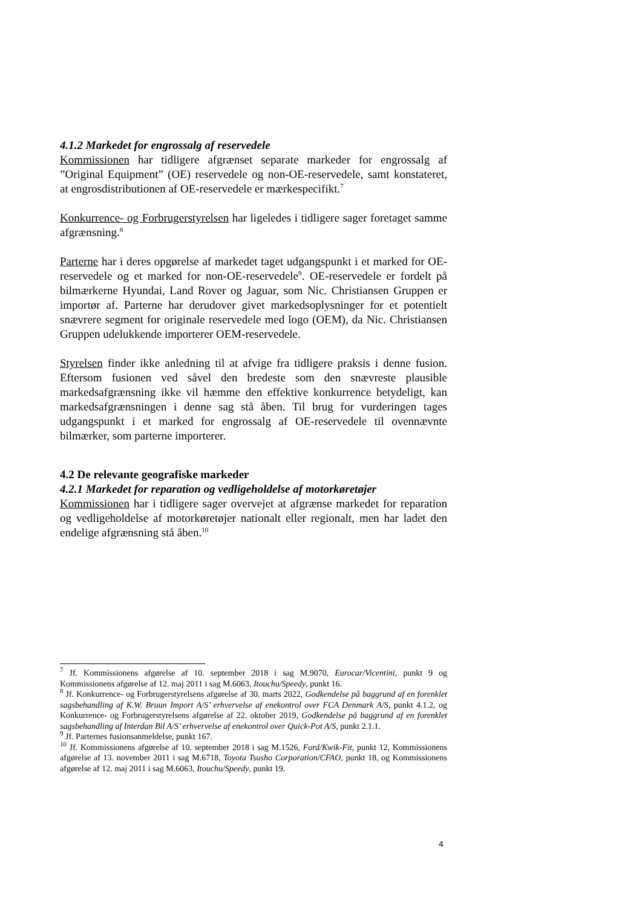4.1.2 Markedet for engrossalg af reservedele
Kommissionen har tidligere afgrænset separate markeder for engrossalg af ”Original Equipment” (OE) reservedele og non-OE-reservedele, samt konstateret, at engrosdistributionen af OE-reservedele er mærkespecifikt.<sup>7</sup>
Konkurrence- og Forbrugerstyrelsen har ligeledes i tidligere sager foretaget samme afgrænsning.<sup>8</sup>
Parterne har i deres opgørelse af markedet taget udgangspunkt i et marked for OE-reservedele og et marked for non-OE-reservedele<sup>9</sup>. OE-reservedele er fordelt på bilmærkerne Hyundai, Land Rover og Jaguar, som Nic. Christiansen Gruppen er importør af. Parterne har derudover givet markedsoplysninger for et potentielt snævrere segment for originale reservedele med logo (OEM), da Nic. Christiansen Gruppen udelukkende importerer OEM-reservedele.
Styrelsen finder ikke anledning til at afvige fra tidligere praksis i denne fusion. Eftersom fusionen ved såvel den bredeste som den snævreste plausible markedsafgrænsning ikke vil hæmme den effektive konkurrence betydeligt, kan markedsafgrænsningen i denne sag stå åben. Til brug for vurderingen tages udgangspunkt i et marked for engrossalg af OE-reservedele til ovennævnte bilmærker, som parterne importerer.
4.2 De relevante geografiske markeder
4.2.1 Markedet for reparation og vedligeholdelse af motorkøretøjer
Kommissionen har i tidligere sager overvejet at afgrænse markedet for reparation og vedligeholdelse af motorkøretøjer nationalt eller regionalt, men har ladet den endelige afgrænsning stå åben.<sup>10</sup>
<sup>7</sup> Jf. Kommissionens afgørelse af 10. september 2018 i sag M.9070, Eurocar/Vicentini, punkt 9 og Kommissionens afgørelse af 12. maj 2011 i sag M.6063, Itouchu/Speedy, punkt 16.
<sup>8</sup> Jf. Konkurrence- og Forbrugerstyrelsens afgørelse af 30. marts 2022, Godkendelse på baggrund af en forenklet sagsbehandling af K.W. Bruun Import A/S’ erhvervelse af enekontrol over FCA Denmark A/S, punkt 4.1.2, og Konkurrence- og Forbrugerstyrelsens afgørelse af 22. oktober 2019, Godkendelse på baggrund af en forenklet sagsbehandling af Interdan Bil A/S’ erhvervelse af enekontrol over Quick-Pot A/S, punkt 2.1.1.
<sup>9</sup> Jf. Parternes fusionsanmeldelse, punkt 167.
<sup>10</sup> Jf. Kommissionens afgørelse af 10. september 2018 i sag M.1526, Ford/Kwik-Fit, punkt 12, Kommissionens afgørelse af 13. november 2011 i sag M.6718, Toyota Tsusho Corporation/CFAO, punkt 18, og Kommissionens afgørelse af 12. maj 2011 i sag M.6063, Itouchu/Speedy, punkt 19.
4